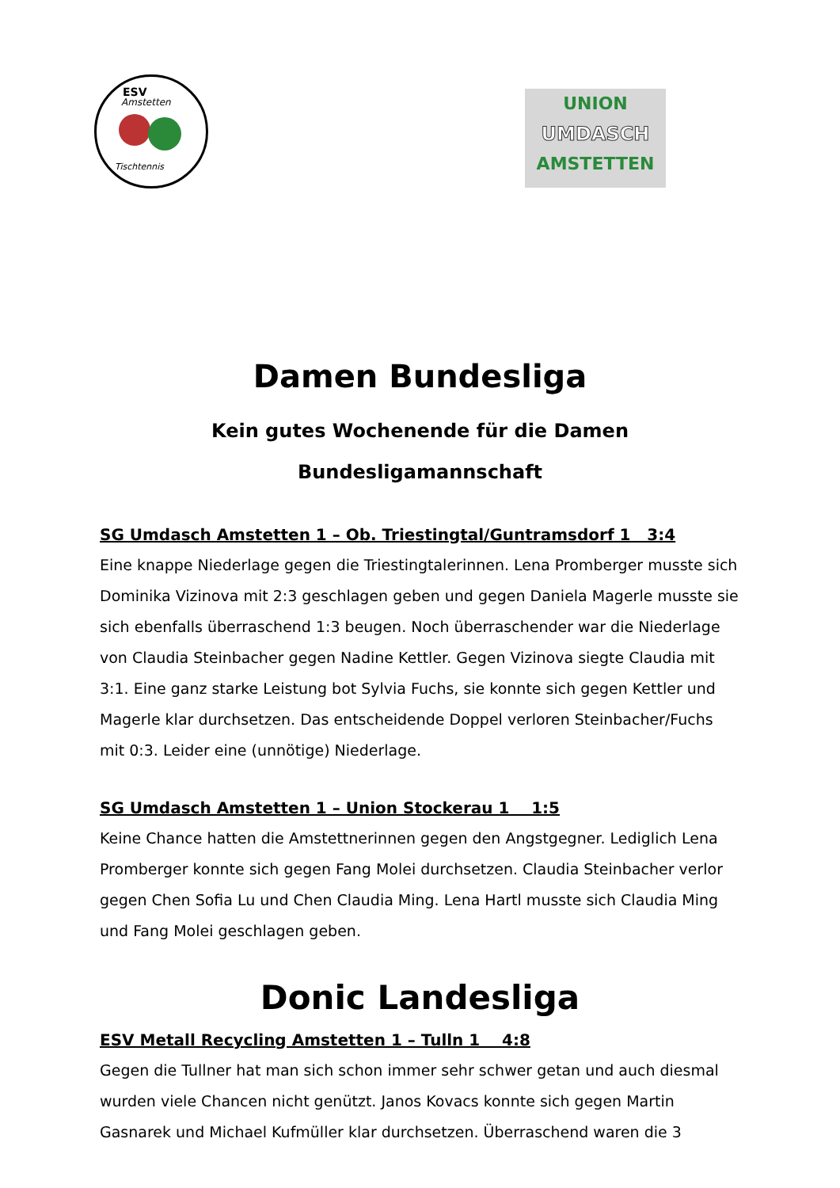ESV
Amstetten
Tischtennis
UNION
UMDASCH
AMSTETTEN
Damen Bundesliga
Kein gutes Wochenende für die Damen
Bundesligamannschaft
SG Umdasch Amstetten 1 – Ob. Triestingtal/Guntramsdorf 1 3:4
Eine knappe Niederlage gegen die Triestingtalerinnen. Lena Promberger musste sich Dominika Vizinova mit 2:3 geschlagen geben und gegen Daniela Magerle musste sie sich ebenfalls überraschend 1:3 beugen. Noch überraschender war die Niederlage von Claudia Steinbacher gegen Nadine Kettler. Gegen Vizinova siegte Claudia mit 3:1. Eine ganz starke Leistung bot Sylvia Fuchs, sie konnte sich gegen Kettler und Magerle klar durchsetzen. Das entscheidende Doppel verloren Steinbacher/Fuchs mit 0:3. Leider eine (unnötige) Niederlage.
SG Umdasch Amstetten 1 – Union Stockerau 1 1:5
Keine Chance hatten die Amstettnerinnen gegen den Angstgegner. Lediglich Lena Promberger konnte sich gegen Fang Molei durchsetzen. Claudia Steinbacher verlor gegen Chen Sofia Lu und Chen Claudia Ming. Lena Hartl musste sich Claudia Ming und Fang Molei geschlagen geben.
Donic Landesliga
ESV Metall Recycling Amstetten 1 – Tulln 1 4:8
Gegen die Tullner hat man sich schon immer sehr schwer getan und auch diesmal wurden viele Chancen nicht genützt. Janos Kovacs konnte sich gegen Martin Gasnarek und Michael Kufmüller klar durchsetzen. Überraschend waren die 3